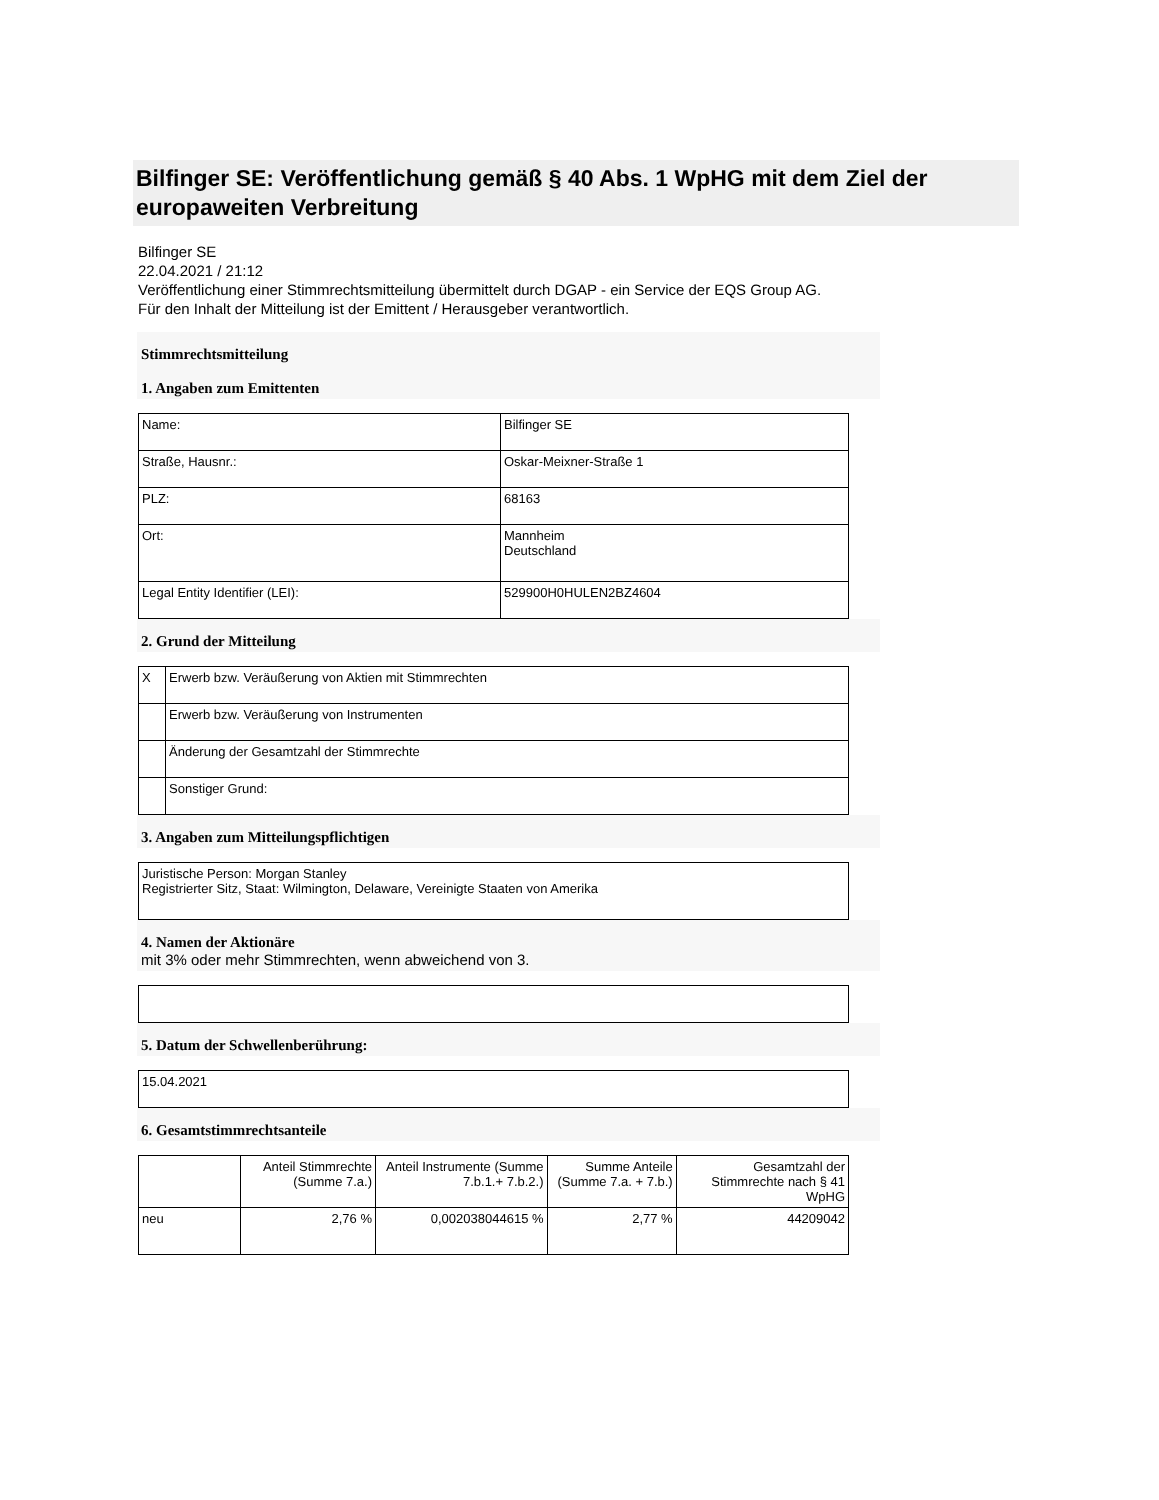Bilfinger SE: Veröffentlichung gemäß § 40 Abs. 1 WpHG mit dem Ziel der europaweiten Verbreitung
Bilfinger SE
22.04.2021 / 21:12
Veröffentlichung einer Stimmrechtsmitteilung übermittelt durch DGAP - ein Service der EQS Group AG.
Für den Inhalt der Mitteilung ist der Emittent / Herausgeber verantwortlich.
Stimmrechtsmitteilung
1. Angaben zum Emittenten
| Name: | Bilfinger SE |
| Straße, Hausnr.: | Oskar-Meixner-Straße 1 |
| PLZ: | 68163 |
| Ort: | Mannheim Deutschland |
| Legal Entity Identifier (LEI): | 529900H0HULEN2BZ4604 |
2. Grund der Mitteilung
| X | Erwerb bzw. Veräußerung von Aktien mit Stimmrechten |
| | Erwerb bzw. Veräußerung von Instrumenten |
| | Änderung der Gesamtzahl der Stimmrechte |
| | Sonstiger Grund: |
3. Angaben zum Mitteilungspflichtigen
| Juristische Person: Morgan Stanley Registrierter Sitz, Staat: Wilmington, Delaware, Vereinigte Staaten von Amerika |
4. Namen der Aktionäre
mit 3% oder mehr Stimmrechten, wenn abweichend von 3.
5. Datum der Schwellenberührung:
| 15.04.2021 |
6. Gesamtstimmrechtsanteile
| | Anteil Stimmrechte (Summe 7.a.) | Anteil Instrumente (Summe 7.b.1.+ 7.b.2.) | Summe Anteile (Summe 7.a. + 7.b.) | Gesamtzahl der Stimmrechte nach § 41 WpHG |
| --- | --- | --- | --- | --- |
| neu | 2,76 % | 0,002038044615 % | 2,77 % | 44209042 |